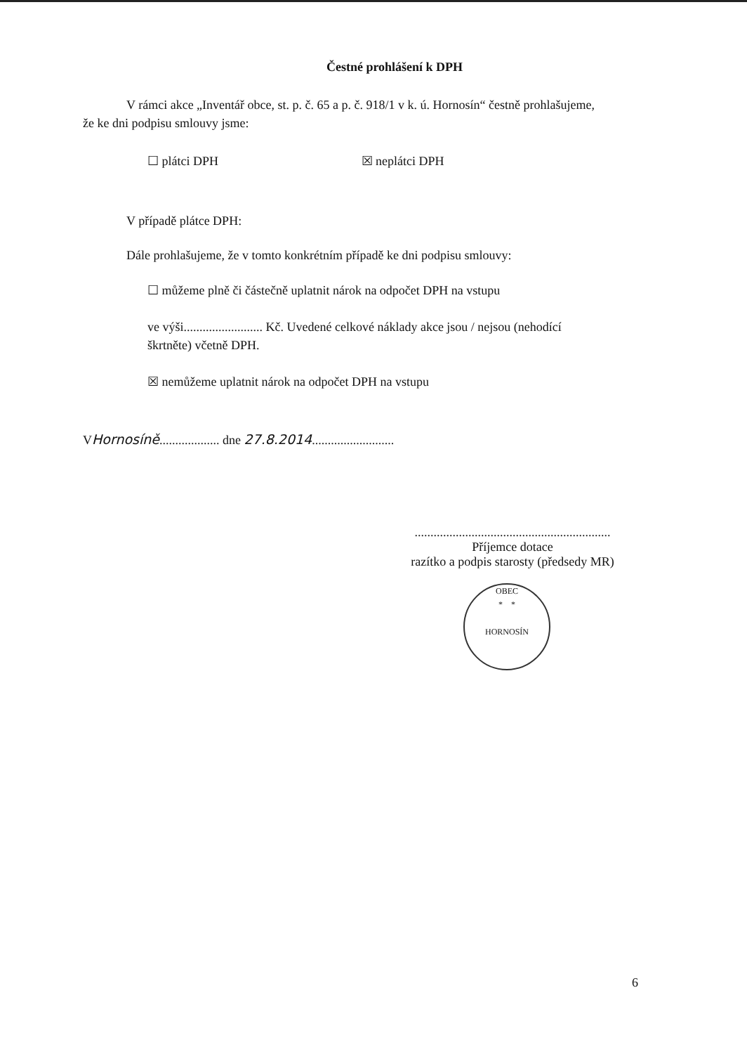Čestné prohlášení k DPH
V rámci akce „Inventář obce, st. p. č. 65 a p. č. 918/1 v k. ú. Hornosín“ čestně prohlašujeme, že ke dni podpisu smlouvy jsme:
☐ plátci DPH ☒ neplátci DPH
V případě plátce DPH:
Dále prohlašujeme, že v tomto konkrétním případě ke dni podpisu smlouvy:
☐ můžeme plně či částečně uplatnit nárok na odpočet DPH na vstupu
ve výši......................... Kč. Uvedené celkové náklady akce jsou / nejsou (nehodící škrtněte) včetně DPH.
☒ nemůžeme uplatnit nárok na odpočet DPH na vstupu
VHornosíně................... dne 27.8.2014..........................
..............................................................
Příjemce dotace
razítko a podpis starosty (předsedy MR)
OBEC
* *
HORNOSÍN
6